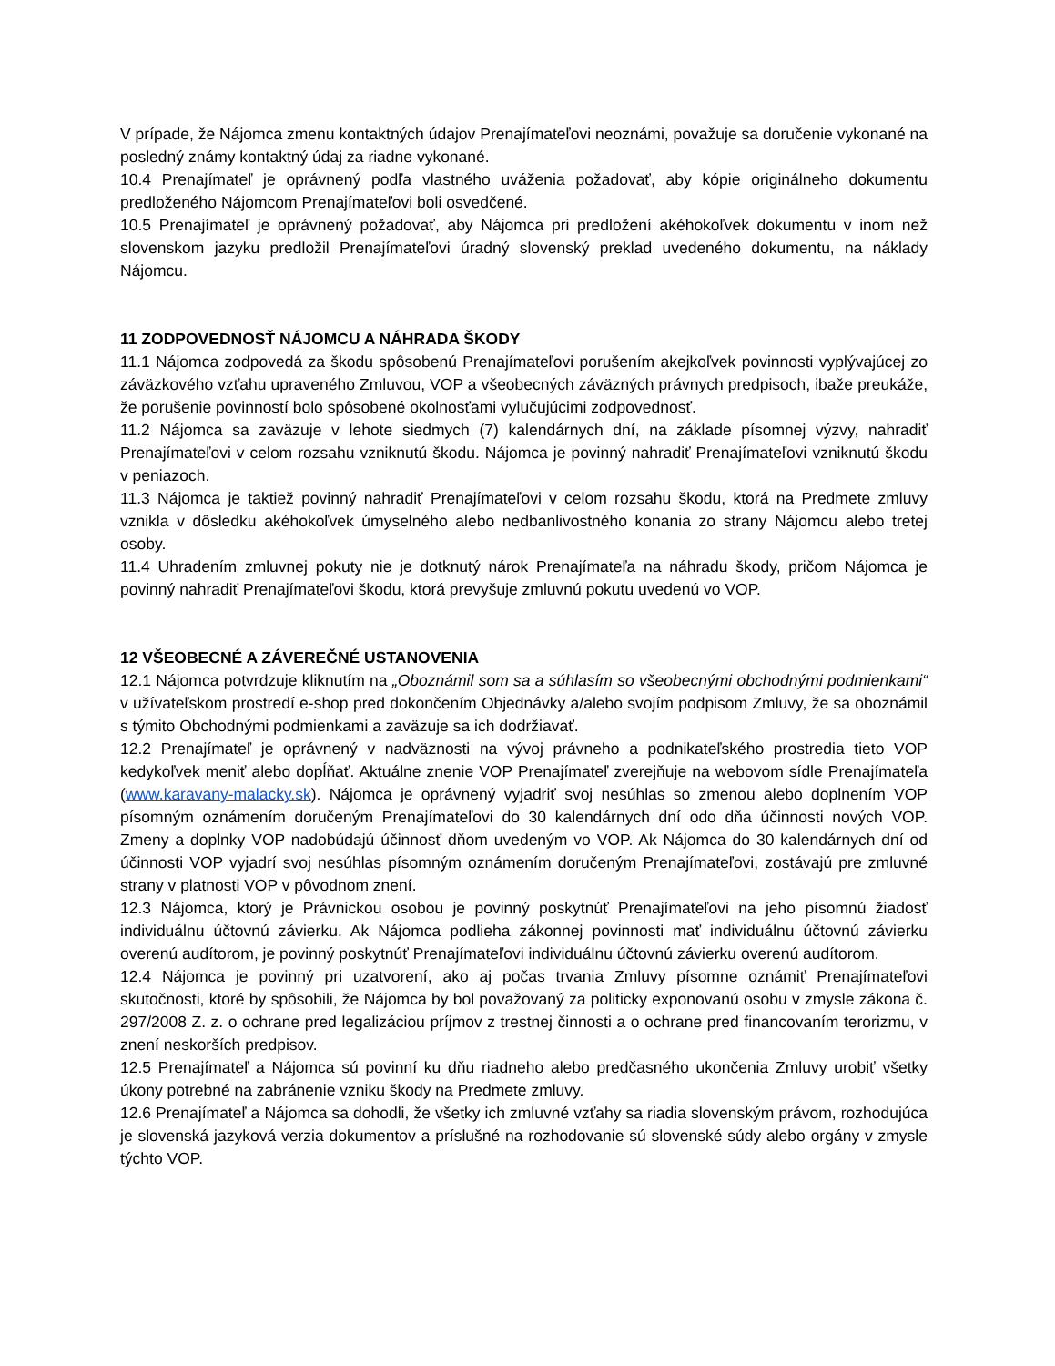V prípade, že Nájomca zmenu kontaktných údajov Prenajímateľovi neoznámi, považuje sa doručenie vykonané na posledný známy kontaktný údaj za riadne vykonané.
10.4 Prenajímateľ je oprávnený podľa vlastného uváženia požadovať, aby kópie originálneho dokumentu predloženého Nájomcom Prenajímateľovi boli osvedčené.
10.5 Prenajímateľ je oprávnený požadovať, aby Nájomca pri predložení akéhokoľvek dokumentu v inom než slovenskom jazyku predložil Prenajímateľovi úradný slovenský preklad uvedeného dokumentu, na náklady Nájomcu.
11 ZODPOVEDNOSŤ NÁJOMCU A NÁHRADA ŠKODY
11.1 Nájomca zodpovedá za škodu spôsobenú Prenajímateľovi porušením akejkoľvek povinnosti vyplývajúcej zo záväzkového vzťahu upraveného Zmluvou, VOP a všeobecných záväzných právnych predpisoch, ibaže preukáže, že porušenie povinností bolo spôsobené okolnosťami vylučujúcimi zodpovednosť.
11.2 Nájomca sa zaväzuje v lehote siedmych (7) kalendárnych dní, na základe písomnej výzvy, nahradiť Prenajímateľovi v celom rozsahu vzniknutú škodu. Nájomca je povinný nahradiť Prenajímateľovi vzniknutú škodu v peniazoch.
11.3 Nájomca je taktiež povinný nahradiť Prenajímateľovi v celom rozsahu škodu, ktorá na Predmete zmluvy vznikla v dôsledku akéhokoľvek úmyselného alebo nedbanlivostného konania zo strany Nájomcu alebo tretej osoby.
11.4 Uhradením zmluvnej pokuty nie je dotknutý nárok Prenajímateľa na náhradu škody, pričom Nájomca je povinný nahradiť Prenajímateľovi škodu, ktorá prevyšuje zmluvnú pokutu uvedenú vo VOP.
12 VŠEOBECNÉ A ZÁVEREČNÉ USTANOVENIA
12.1 Nájomca potvrdzuje kliknutím na „Oboznámil som sa a súhlasím so všeobecnými obchodnými podmienkami“ v užívateľskom prostredí e-shop pred dokončením Objednávky a/alebo svojím podpisom Zmluvy, že sa oboznámil s týmito Obchodnými podmienkami a zaväzuje sa ich dodržiavať.
12.2 Prenajímateľ je oprávnený v nadväznosti na vývoj právneho a podnikateľského prostredia tieto VOP kedykoľvek meniť alebo dopĺňať. Aktuálne znenie VOP Prenajímateľ zverejňuje na webovom sídle Prenajímateľa (www.karavany-malacky.sk). Nájomca je oprávnený vyjadriť svoj nesúhlas so zmenou alebo doplnením VOP písomným oznámením doručeným Prenajímateľovi do 30 kalendárnych dní odo dňa účinnosti nových VOP. Zmeny a doplnky VOP nadobúdajú účinnosť dňom uvedeným vo VOP. Ak Nájomca do 30 kalendárnych dní od účinnosti VOP vyjadrí svoj nesúhlas písomným oznámením doručeným Prenajímateľovi, zostávajú pre zmluvné strany v platnosti VOP v pôvodnom znení.
12.3 Nájomca, ktorý je Právnickou osobou je povinný poskytnúť Prenajímateľovi na jeho písomnú žiadosť individuálnu účtovnú závierku. Ak Nájomca podlieha zákonnej povinnosti mať individuálnu účtovnú závierku overenú audítorom, je povinný poskytnúť Prenajímateľovi individuálnu účtovnú závierku overenú audítorom.
12.4 Nájomca je povinný pri uzatvorení, ako aj počas trvania Zmluvy písomne oznámiť Prenajímateľovi skutočnosti, ktoré by spôsobili, že Nájomca by bol považovaný za politicky exponovanú osobu v zmysle zákona č. 297/2008 Z. z. o ochrane pred legalizáciou príjmov z trestnej činnosti a o ochrane pred financovaním terorizmu, v znení neskorších predpisov.
12.5 Prenajímateľ a Nájomca sú povinní ku dňu riadneho alebo predčasného ukončenia Zmluvy urobiť všetky úkony potrebné na zabránenie vzniku škody na Predmete zmluvy.
12.6 Prenajímateľ a Nájomca sa dohodli, že všetky ich zmluvné vzťahy sa riadia slovenským právom, rozhodujúca je slovenská jazyková verzia dokumentov a príslušné na rozhodovanie sú slovenské súdy alebo orgány v zmysle týchto VOP.